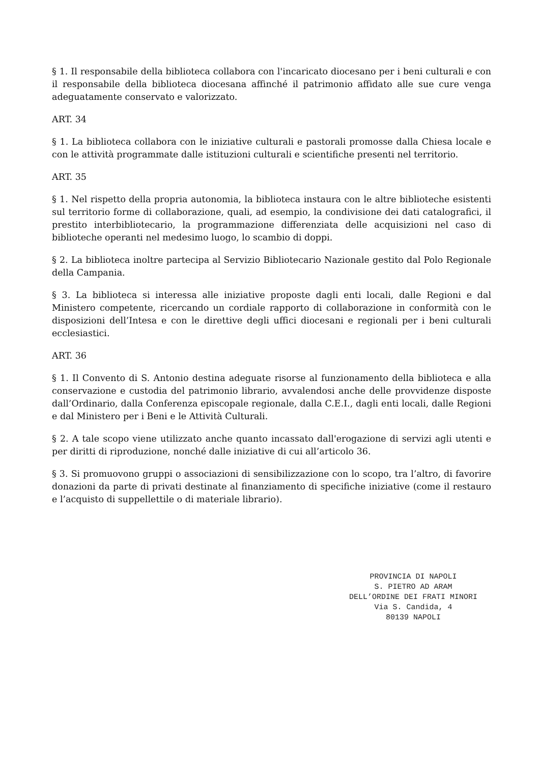§ 1. Il responsabile della biblioteca collabora con l'incaricato diocesano per i beni culturali e con il responsabile della biblioteca diocesana affinché il patrimonio affidato alle sue cure venga adeguatamente conservato e valorizzato.
ART. 34
§ 1. La biblioteca collabora con le iniziative culturali e pastorali promosse dalla Chiesa locale e con le attività programmate dalle istituzioni culturali e scientifiche presenti nel territorio.
ART. 35
§ 1. Nel rispetto della propria autonomia, la biblioteca instaura con le altre biblioteche esistenti sul territorio forme di collaborazione, quali, ad esempio, la condivisione dei dati catalografici, il prestito interbibliotecario, la programmazione differenziata delle acquisizioni nel caso di biblioteche operanti nel medesimo luogo, lo scambio di doppi.
§ 2. La biblioteca inoltre partecipa al Servizio Bibliotecario Nazionale gestito dal Polo Regionale della Campania.
§ 3. La biblioteca si interessa alle iniziative proposte dagli enti locali, dalle Regioni e dal Ministero competente, ricercando un cordiale rapporto di collaborazione in conformità con le disposizioni dell’Intesa e con le direttive degli uffici diocesani e regionali per i beni culturali ecclesiastici.
ART. 36
§ 1. Il Convento di S. Antonio destina adeguate risorse al funzionamento della biblioteca e alla conservazione e custodia del patrimonio librario, avvalendosi anche delle provvidenze disposte dall’Ordinario, dalla Conferenza episcopale regionale, dalla C.E.I., dagli enti locali, dalle Regioni e dal Ministero per i Beni e le Attività Culturali.
§ 2. A tale scopo viene utilizzato anche quanto incassato dall'erogazione di servizi agli utenti e per diritti di riproduzione, nonché dalle iniziative di cui all’articolo 36.
§ 3. Si promuovono gruppi o associazioni di sensibilizzazione con lo scopo, tra l’altro, di favorire donazioni da parte di privati destinate al finanziamento di specifiche iniziative (come il restauro e l’acquisto di suppellettile o di materiale librario).
PROVINCIA DI NAPOLI
S. PIETRO AD ARAM
DELL’ORDINE DEI FRATI MINORI
Via S. Candida, 4
80139 NAPOLI